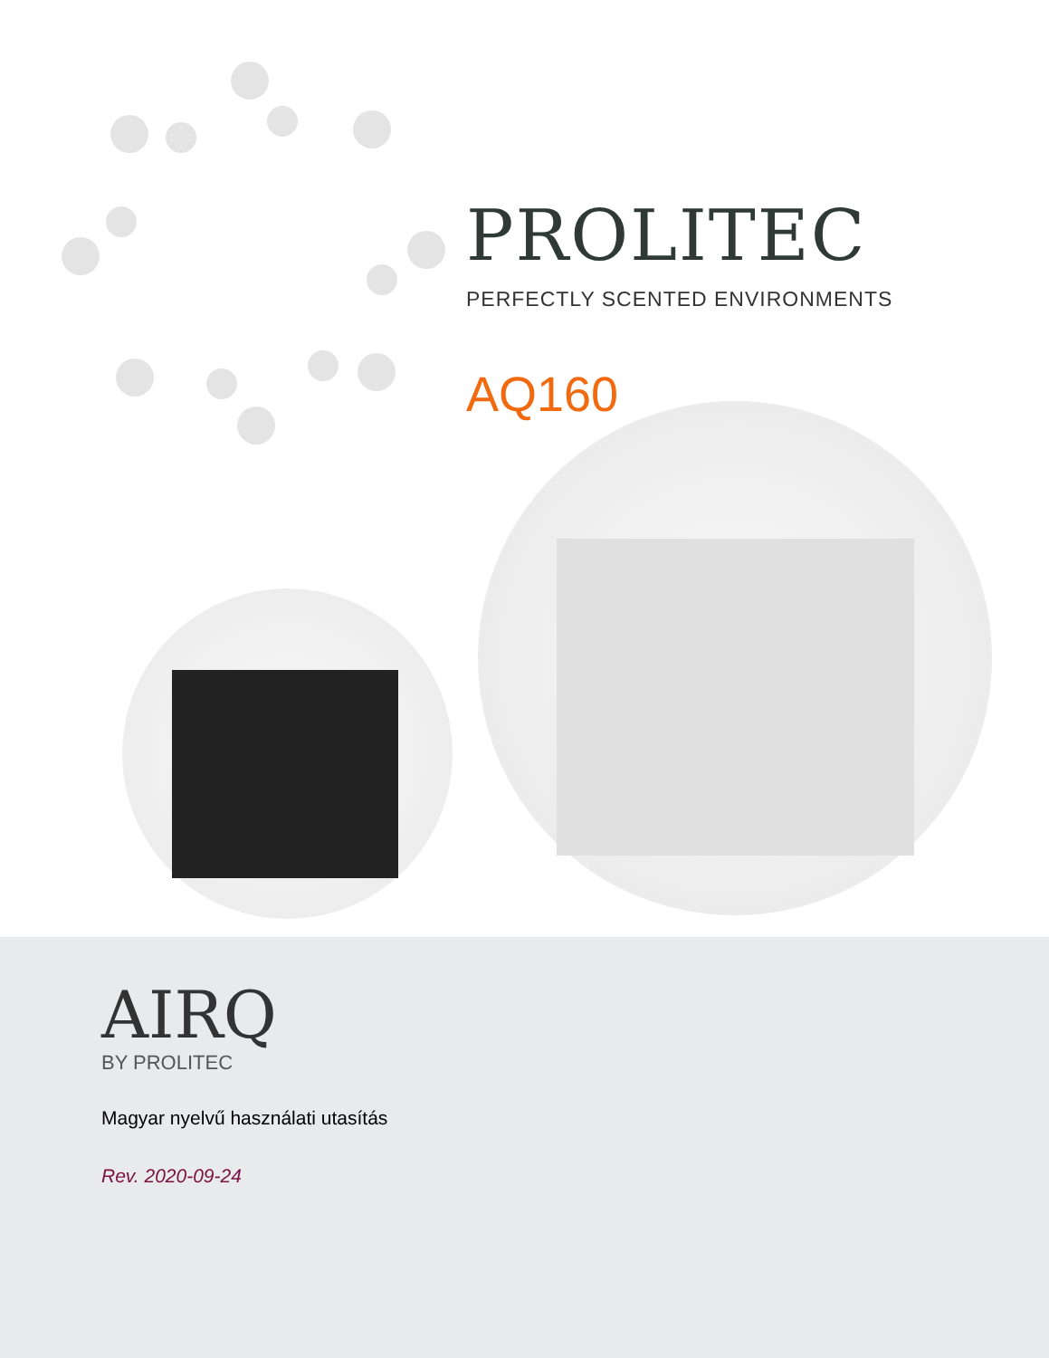PROLITEC
PERFECTLY SCENTED ENVIRONMENTS
AQ160
AIRQ
BY PROLITEC
Magyar nyelvű használati utasítás
Rev. 2020-09-24